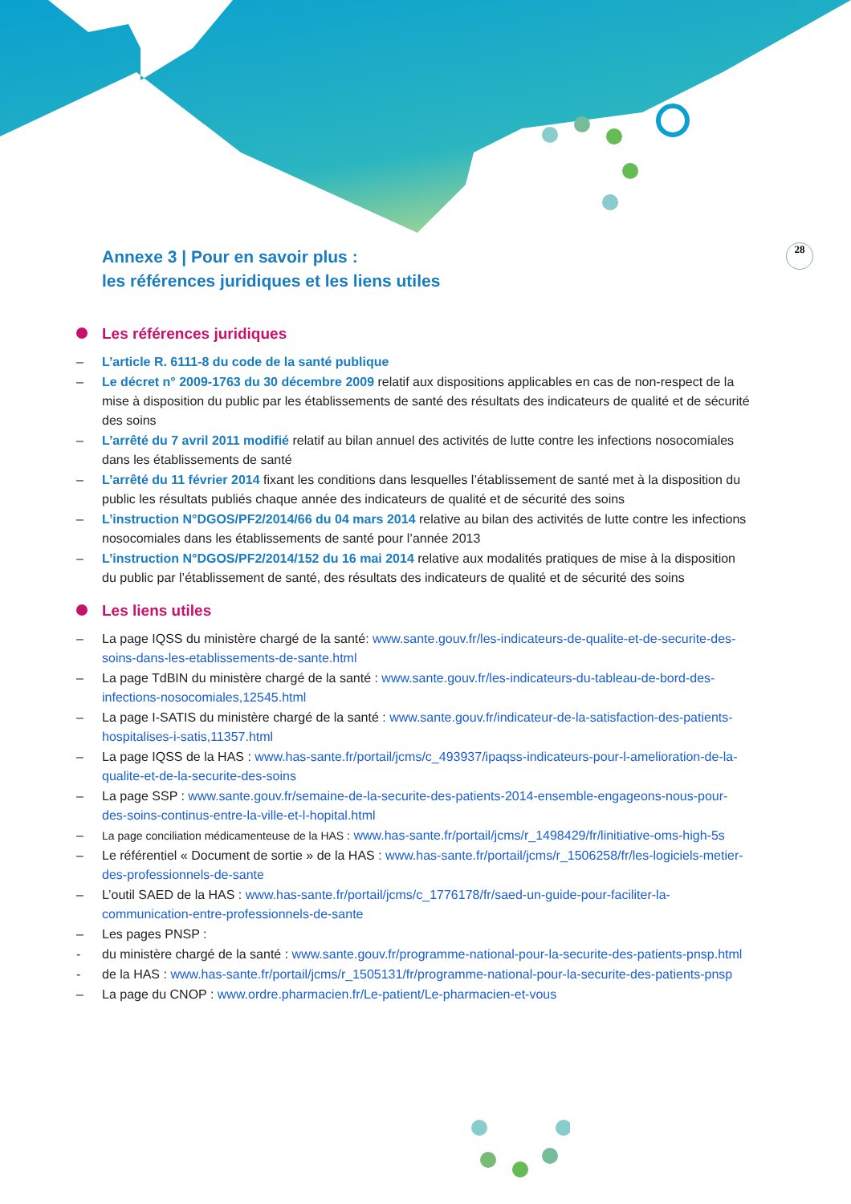28
Annexe 3 | Pour en savoir plus :
les références juridiques et les liens utiles
Les références juridiques
– L’article R. 6111-8 du code de la santé publique
– Le décret n° 2009-1763 du 30 décembre 2009 relatif aux dispositions applicables en cas de non-respect de la mise à disposition du public par les établissements de santé des résultats des indicateurs de qualité et de sécurité des soins
– L’arrêté du 7 avril 2011 modifié relatif au bilan annuel des activités de lutte contre les infections nosocomiales dans les établissements de santé
– L’arrêté du 11 février 2014 fixant les conditions dans lesquelles l’établissement de santé met à la disposition du public les résultats publiés chaque année des indicateurs de qualité et de sécurité des soins
– L’instruction N°DGOS/PF2/2014/66 du 04 mars 2014 relative au bilan des activités de lutte contre les infections nosocomiales dans les établissements de santé pour l’année 2013
– L’instruction N°DGOS/PF2/2014/152 du 16 mai 2014 relative aux modalités pratiques de mise à la disposition du public par l’établissement de santé, des résultats des indicateurs de qualité et de sécurité des soins
Les liens utiles
– La page IQSS du ministère chargé de la santé: www.sante.gouv.fr/les-indicateurs-de-qualite-et-de-securite-des-soins-dans-les-etablissements-de-sante.html
– La page TdBIN du ministère chargé de la santé : www.sante.gouv.fr/les-indicateurs-du-tableau-de-bord-des-infections-nosocomiales,12545.html
– La page I-SATIS du ministère chargé de la santé : www.sante.gouv.fr/indicateur-de-la-satisfaction-des-patients-hospitalises-i-satis,11357.html
– La page IQSS de la HAS : www.has-sante.fr/portail/jcms/c_493937/ipaqss-indicateurs-pour-l-amelioration-de-la-qualite-et-de-la-securite-des-soins
– La page SSP : www.sante.gouv.fr/semaine-de-la-securite-des-patients-2014-ensemble-engageons-nous-pour-des-soins-continus-entre-la-ville-et-l-hopital.html
– La page conciliation médicamenteuse de la HAS : www.has-sante.fr/portail/jcms/r_1498429/fr/linitiative-oms-high-5s
– Le référentiel « Document de sortie » de la HAS : www.has-sante.fr/portail/jcms/r_1506258/fr/les-logiciels-metier-des-professionnels-de-sante
– L’outil SAED de la HAS : www.has-sante.fr/portail/jcms/c_1776178/fr/saed-un-guide-pour-faciliter-la-communication-entre-professionnels-de-sante
– Les pages PNSP :
- du ministère chargé de la santé : www.sante.gouv.fr/programme-national-pour-la-securite-des-patients-pnsp.html
- de la HAS : www.has-sante.fr/portail/jcms/r_1505131/fr/programme-national-pour-la-securite-des-patients-pnsp
– La page du CNOP : www.ordre.pharmacien.fr/Le-patient/Le-pharmacien-et-vous